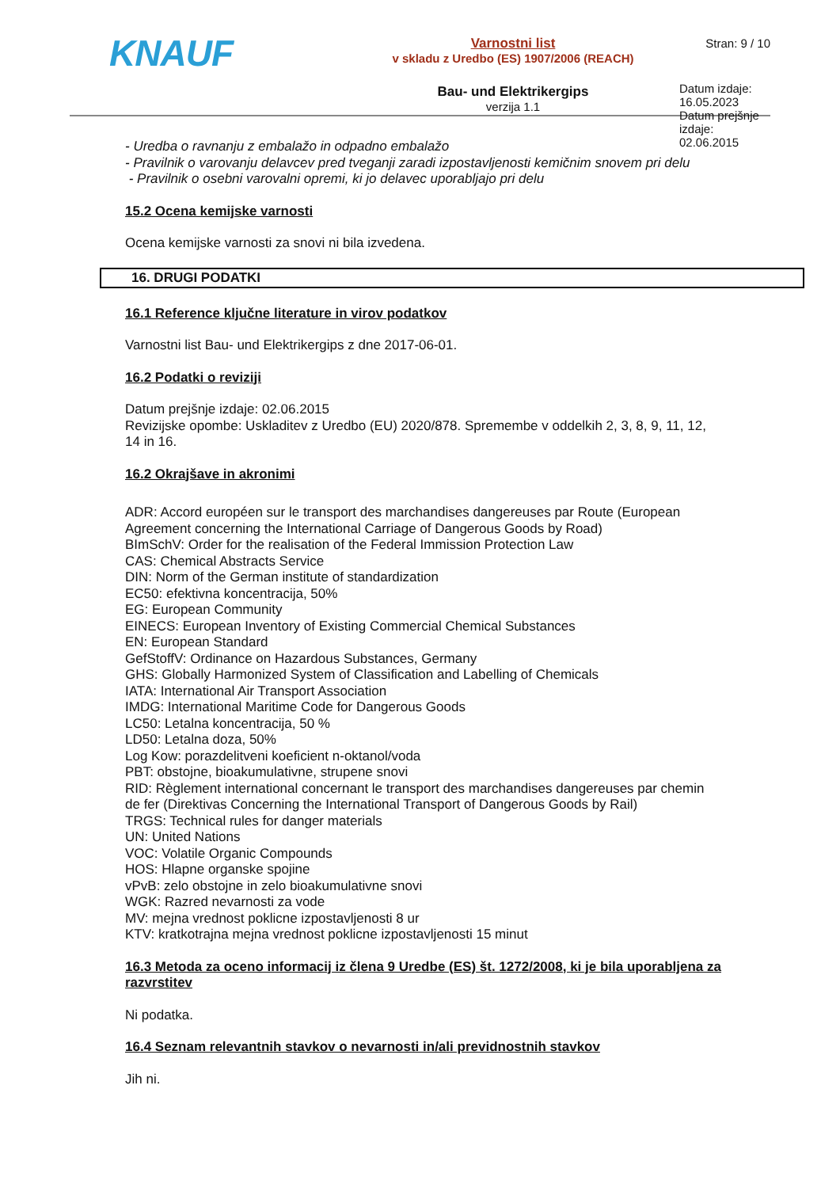KNAUF
Varnostni list
v skladu z Uredbo (ES) 1907/2006 (REACH)
Bau- und Elektrikergips
verzija 1.1
Stran: 9 / 10
Datum izdaje: 16.05.2023
Datum prejšnje izdaje: 02.06.2015
- Uredba o ravnanju z embalažo in odpadno embalažo
- Pravilnik o varovanju delavcev pred tveganji zaradi izpostavljenosti kemičnim snovem pri delu
- Pravilnik o osebni varovalni opremi, ki jo delavec uporabljajo pri delu
15.2 Ocena kemijske varnosti
Ocena kemijske varnosti za snovi ni bila izvedena.
16. DRUGI PODATKI
16.1 Reference ključne literature in virov podatkov
Varnostni list Bau- und Elektrikergips z dne 2017-06-01.
16.2 Podatki o reviziji
Datum prejšnje izdaje: 02.06.2015
Revizijske opombe: Uskladitev z Uredbo (EU) 2020/878. Spremembe v oddelkih 2, 3, 8, 9, 11, 12, 14 in 16.
16.2 Okrajšave in akronimi
ADR: Accord européen sur le transport des marchandises dangereuses par Route (European Agreement concerning the International Carriage of Dangerous Goods by Road)
BImSchV: Order for the realisation of the Federal Immission Protection Law
CAS: Chemical Abstracts Service
DIN: Norm of the German institute of standardization
EC50: efektivna koncentracija, 50%
EG: European Community
EINECS: European Inventory of Existing Commercial Chemical Substances
EN: European Standard
GefStoffV: Ordinance on Hazardous Substances, Germany
GHS: Globally Harmonized System of Classification and Labelling of Chemicals
IATA: International Air Transport Association
IMDG: International Maritime Code for Dangerous Goods
LC50: Letalna koncentracija, 50 %
LD50: Letalna doza, 50%
Log Kow: porazdelitveni koeficient n-oktanol/voda
PBT: obstojne, bioakumulativne, strupene snovi
RID: Règlement international concernant le transport des marchandises dangereuses par chemin de fer (Direktivas Concerning the International Transport of Dangerous Goods by Rail)
TRGS: Technical rules for danger materials
UN: United Nations
VOC: Volatile Organic Compounds
HOS: Hlapne organske spojine
vPvB: zelo obstojne in zelo bioakumulativne snovi
WGK: Razred nevarnosti za vode
MV: mejna vrednost poklicne izpostavljenosti 8 ur
KTV: kratkotrajna mejna vrednost poklicne izpostavljenosti 15 minut
16.3 Metoda za oceno informacij iz člena 9 Uredbe (ES) št. 1272/2008, ki je bila uporabljena za razvrstitev
Ni podatka.
16.4 Seznam relevantnih stavkov o nevarnosti in/ali previdnostnih stavkov
Jih ni.